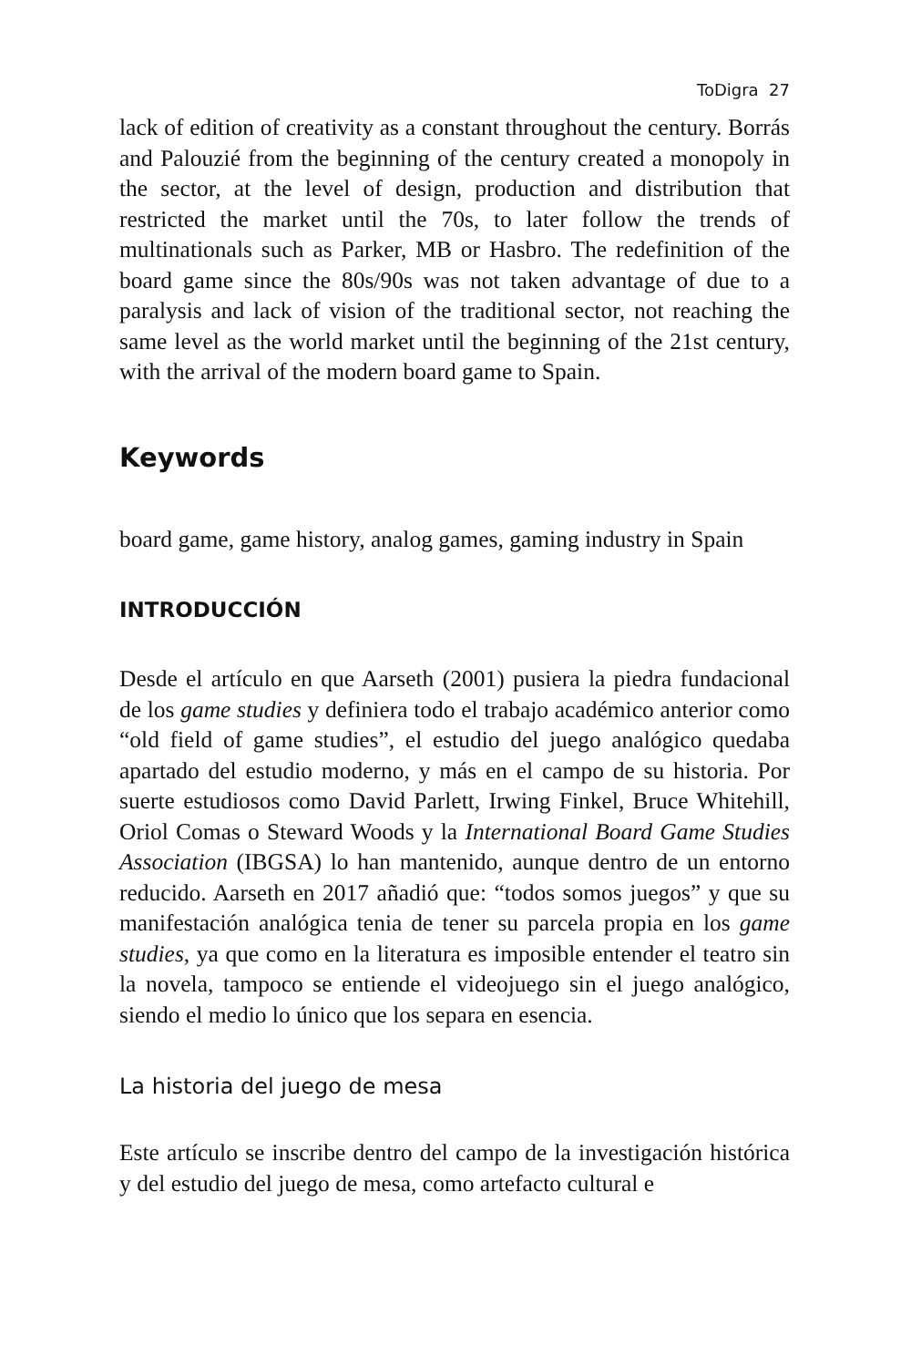ToDigra 27
lack of edition of creativity as a constant throughout the century. Borrás and Palouzié from the beginning of the century created a monopoly in the sector, at the level of design, production and distribution that restricted the market until the 70s, to later follow the trends of multinationals such as Parker, MB or Hasbro. The redefinition of the board game since the 80s/90s was not taken advantage of due to a paralysis and lack of vision of the traditional sector, not reaching the same level as the world market until the beginning of the 21st century, with the arrival of the modern board game to Spain.
Keywords
board game, game history, analog games, gaming industry in Spain
INTRODUCCIÓN
Desde el artículo en que Aarseth (2001) pusiera la piedra fundacional de los game studies y definiera todo el trabajo académico anterior como “old field of game studies”, el estudio del juego analógico quedaba apartado del estudio moderno, y más en el campo de su historia. Por suerte estudiosos como David Parlett, Irwing Finkel, Bruce Whitehill, Oriol Comas o Steward Woods y la International Board Game Studies Association (IBGSA) lo han mantenido, aunque dentro de un entorno reducido. Aarseth en 2017 añadió que: “todos somos juegos” y que su manifestación analógica tenia de tener su parcela propia en los game studies, ya que como en la literatura es imposible entender el teatro sin la novela, tampoco se entiende el videojuego sin el juego analógico, siendo el medio lo único que los separa en esencia.
La historia del juego de mesa
Este artículo se inscribe dentro del campo de la investigación histórica y del estudio del juego de mesa, como artefacto cultural e